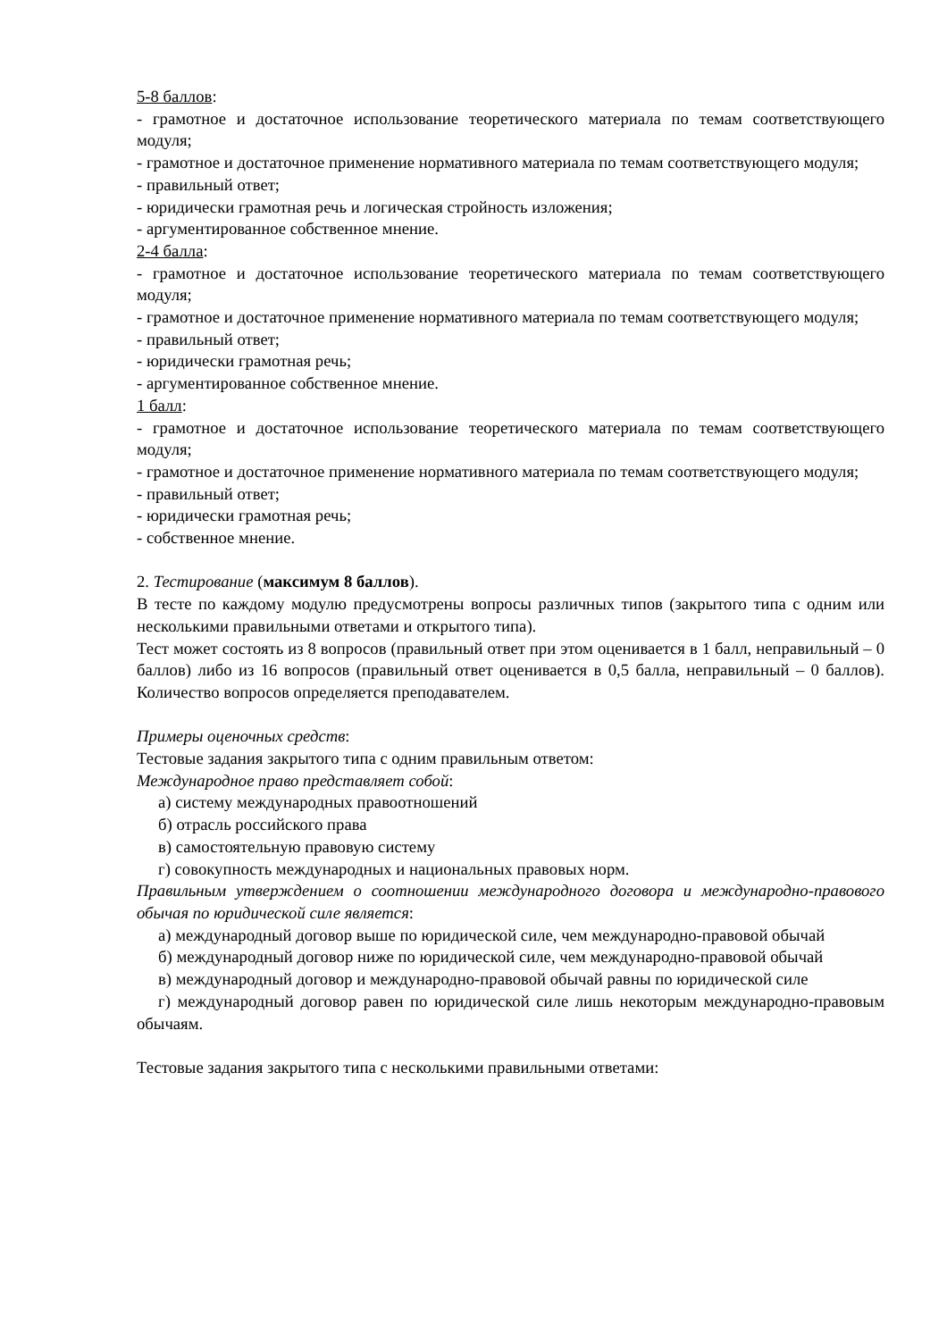5-8 баллов:
- грамотное и достаточное использование теоретического материала по темам соответствующего модуля;
- грамотное и достаточное применение нормативного материала по темам соответствующего модуля;
- правильный ответ;
- юридически грамотная речь и логическая стройность изложения;
- аргументированное собственное мнение.
2-4 балла:
- грамотное и достаточное использование теоретического материала по темам соответствующего модуля;
- грамотное и достаточное применение нормативного материала по темам соответствующего модуля;
- правильный ответ;
- юридически грамотная речь;
- аргументированное собственное мнение.
1 балл:
- грамотное и достаточное использование теоретического материала по темам соответствующего модуля;
- грамотное и достаточное применение нормативного материала по темам соответствующего модуля;
- правильный ответ;
- юридически грамотная речь;
- собственное мнение.
2. Тестирование (максимум 8 баллов).
В тесте по каждому модулю предусмотрены вопросы различных типов (закрытого типа с одним или несколькими правильными ответами и открытого типа).
Тест может состоять из 8 вопросов (правильный ответ при этом оценивается в 1 балл, неправильный – 0 баллов) либо из 16 вопросов (правильный ответ оценивается в 0,5 балла, неправильный – 0 баллов). Количество вопросов определяется преподавателем.
Примеры оценочных средств:
Тестовые задания закрытого типа с одним правильным ответом:
Международное право представляет собой:
а) систему международных правоотношений
б) отрасль российского права
в) самостоятельную правовую систему
г) совокупность международных и национальных правовых норм.
Правильным утверждением о соотношении международного договора и международно-правового обычая по юридической силе является:
а) международный договор выше по юридической силе, чем международно-правовой обычай
б) международный договор ниже по юридической силе, чем международно-правовой обычай
в) международный договор и международно-правовой обычай равны по юридической силе
г) международный договор равен по юридической силе лишь некоторым международно-правовым обычаям.
Тестовые задания закрытого типа с несколькими правильными ответами: